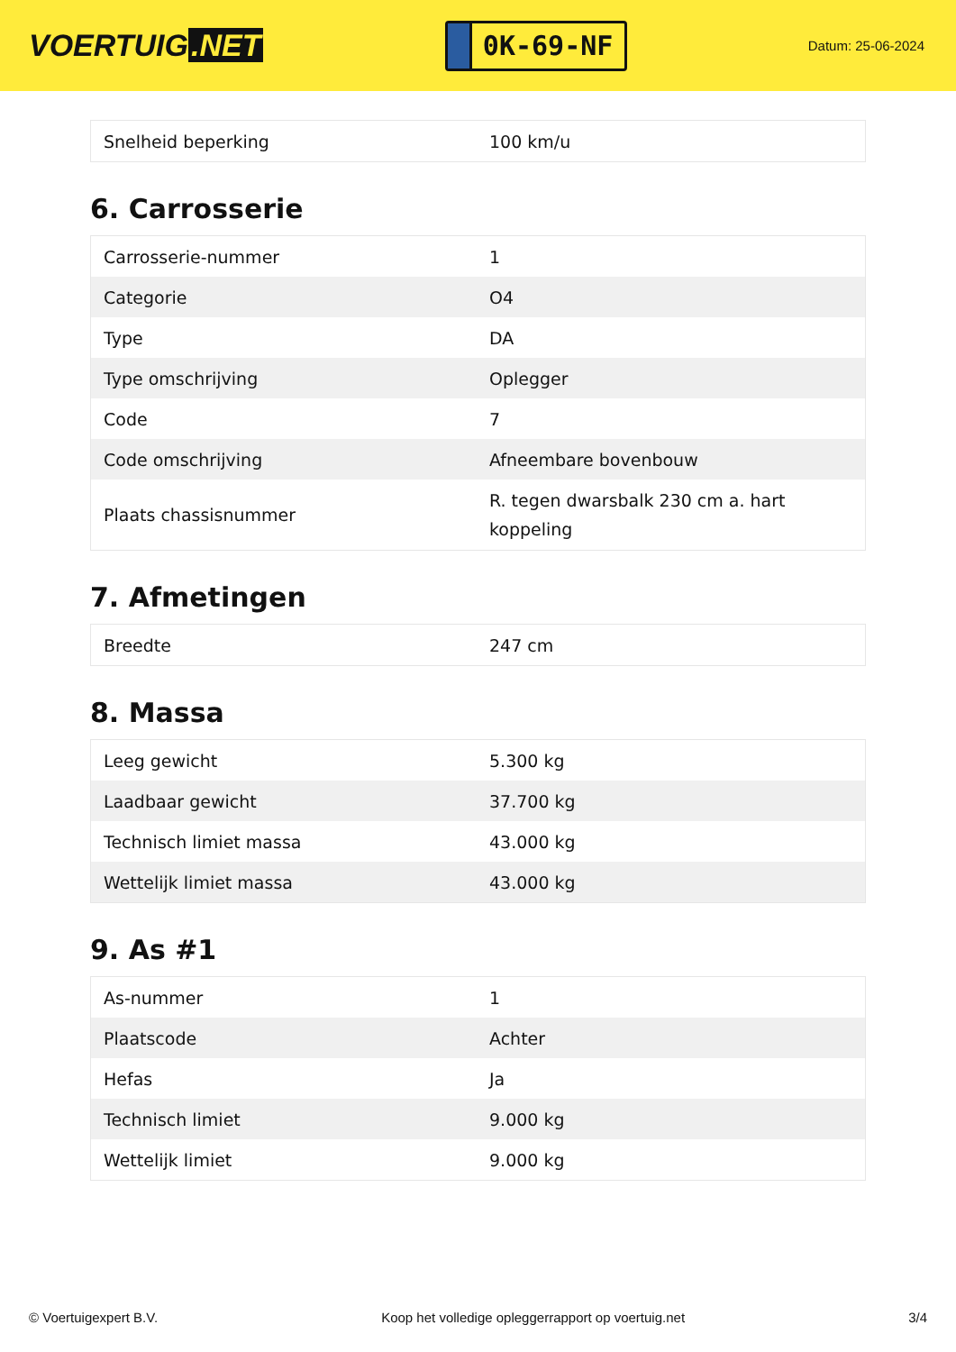VOERTUIG.NET
0K-69-NF
Datum: 25-06-2024
| Snelheid beperking | 100 km/u |
6. Carrosserie
| Carrosserie-nummer | 1 |
| Categorie | O4 |
| Type | DA |
| Type omschrijving | Oplegger |
| Code | 7 |
| Code omschrijving | Afneembare bovenbouw |
| Plaats chassisnummer | R. tegen dwarsbalk 230 cm a. hart koppeling |
7. Afmetingen
| Breedte | 247 cm |
8. Massa
| Leeg gewicht | 5.300 kg |
| Laadbaar gewicht | 37.700 kg |
| Technisch limiet massa | 43.000 kg |
| Wettelijk limiet massa | 43.000 kg |
9. As #1
| As-nummer | 1 |
| Plaatscode | Achter |
| Hefas | Ja |
| Technisch limiet | 9.000 kg |
| Wettelijk limiet | 9.000 kg |
© Voertuigexpert B.V. Koop het volledige opleggerrapport op voertuig.net 3/4